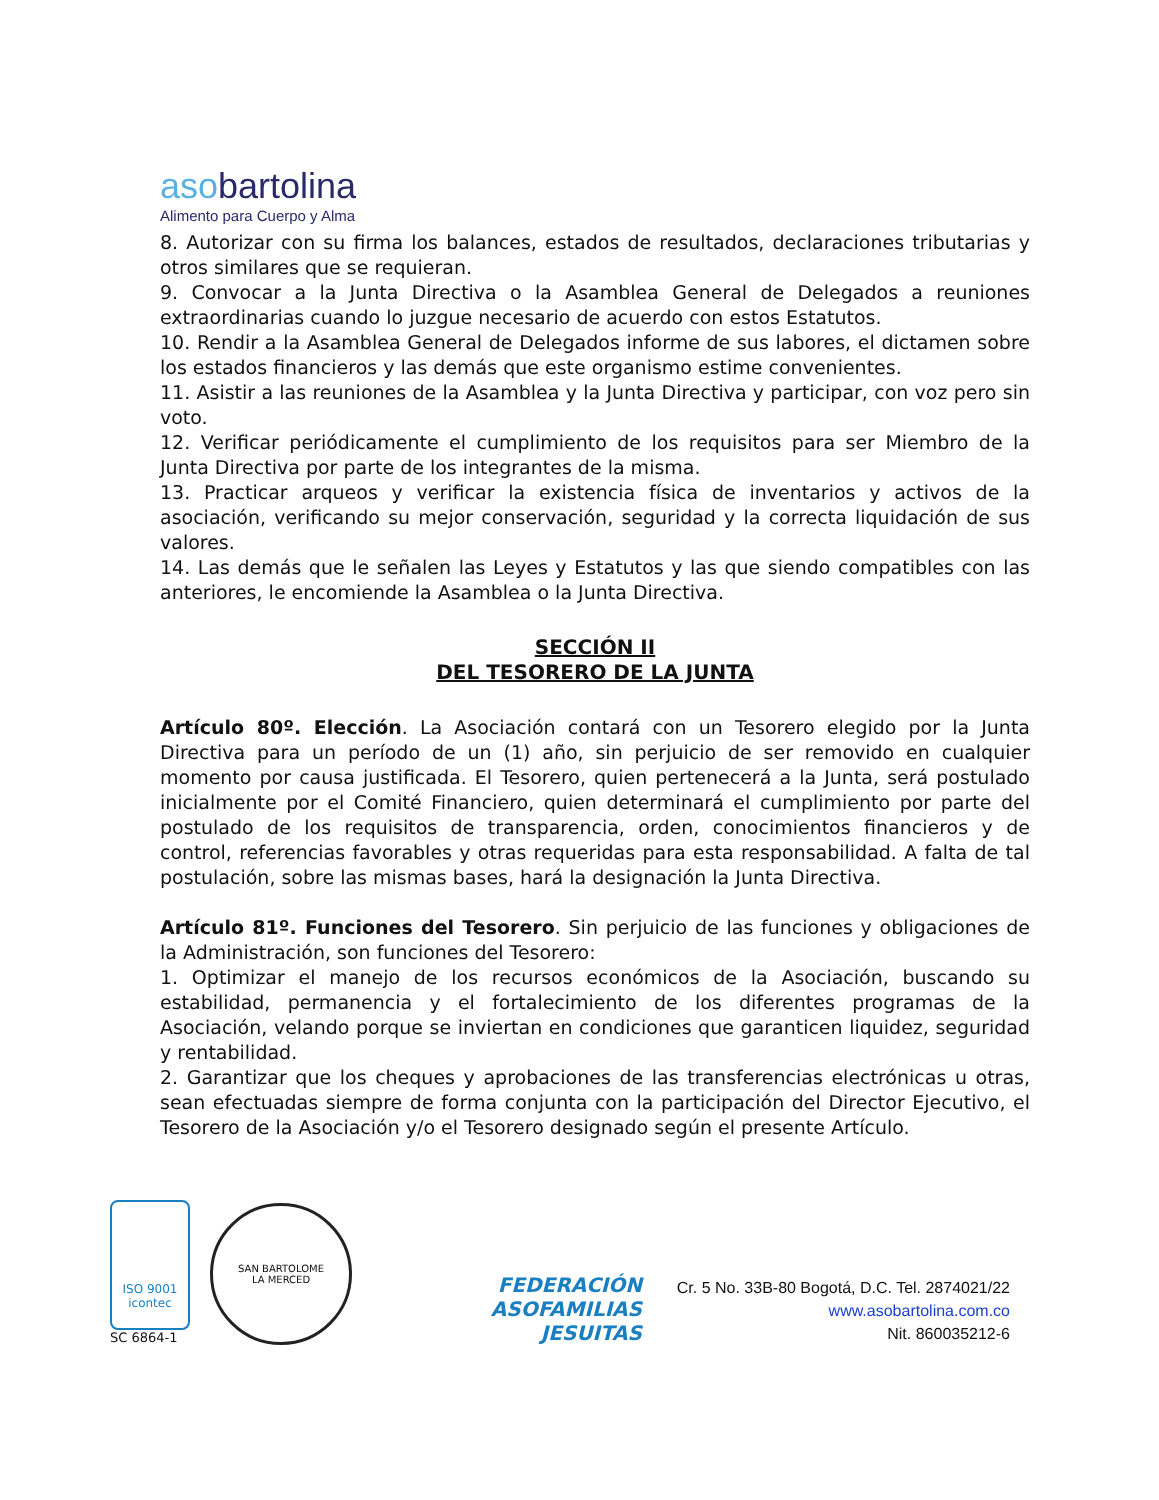asobartolina
Alimento para Cuerpo y Alma
8. Autorizar con su firma los balances, estados de resultados, declaraciones tributarias y otros similares que se requieran.
9. Convocar a la Junta Directiva o la Asamblea General de Delegados a reuniones extraordinarias cuando lo juzgue necesario de acuerdo con estos Estatutos.
10. Rendir a la Asamblea General de Delegados informe de sus labores, el dictamen sobre los estados financieros y las demás que este organismo estime convenientes.
11. Asistir a las reuniones de la Asamblea y la Junta Directiva y participar, con voz pero sin voto.
12. Verificar periódicamente el cumplimiento de los requisitos para ser Miembro de la Junta Directiva por parte de los integrantes de la misma.
13. Practicar arqueos y verificar la existencia física de inventarios y activos de la asociación, verificando su mejor conservación, seguridad y la correcta liquidación de sus valores.
14. Las demás que le señalen las Leyes y Estatutos y las que siendo compatibles con las anteriores, le encomiende la Asamblea o la Junta Directiva.
SECCIÓN II
DEL TESORERO DE LA JUNTA
Artículo 80º. Elección. La Asociación contará con un Tesorero elegido por la Junta Directiva para un período de un (1) año, sin perjuicio de ser removido en cualquier momento por causa justificada. El Tesorero, quien pertenecerá a la Junta, será postulado inicialmente por el Comité Financiero, quien determinará el cumplimiento por parte del postulado de los requisitos de transparencia, orden, conocimientos financieros y de control, referencias favorables y otras requeridas para esta responsabilidad. A falta de tal postulación, sobre las mismas bases, hará la designación la Junta Directiva.
Artículo 81º. Funciones del Tesorero. Sin perjuicio de las funciones y obligaciones de la Administración, son funciones del Tesorero:
1. Optimizar el manejo de los recursos económicos de la Asociación, buscando su estabilidad, permanencia y el fortalecimiento de los diferentes programas de la Asociación, velando porque se inviertan en condiciones que garanticen liquidez, seguridad y rentabilidad.
2. Garantizar que los cheques y aprobaciones de las transferencias electrónicas u otras, sean efectuadas siempre de forma conjunta con la participación del Director Ejecutivo, el Tesorero de la Asociación y/o el Tesorero designado según el presente Artículo.
ISO 9001
icontec
SC 6864-1
SAN BARTOLOME
LA MERCED
FEDERACIÓN
ASOFAMILIAS
JESUITAS
Cr. 5 No. 33B-80 Bogotá, D.C. Tel. 2874021/22
www.asobartolina.com.co
Nit. 860035212-6